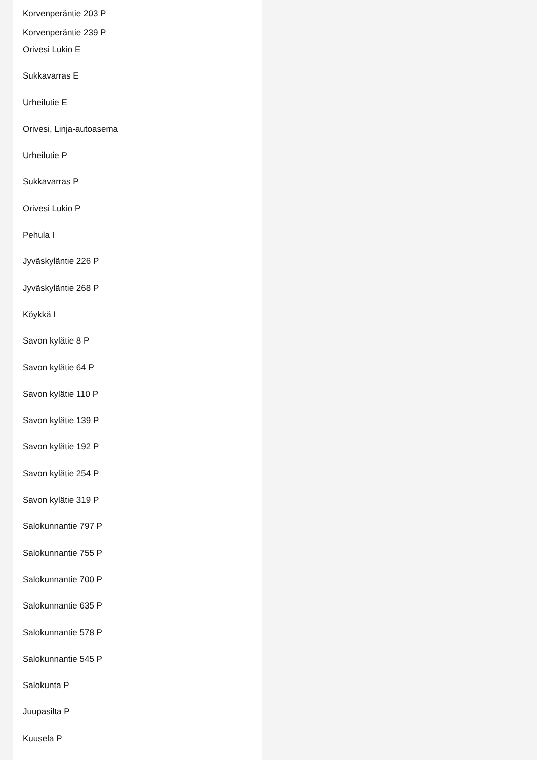Korvenperäntie 203 P
Korvenperäntie 239 P
Orivesi Lukio E
Sukkavarras E
Urheilutie E
Orivesi, Linja-autoasema
Urheilutie P
Sukkavarras P
Orivesi Lukio P
Pehula I
Jyväskyläntie 226 P
Jyväskyläntie 268 P
Köykkä I
Savon kylätie 8 P
Savon kylätie 64 P
Savon kylätie 110 P
Savon kylätie 139 P
Savon kylätie 192 P
Savon kylätie 254 P
Savon kylätie 319 P
Salokunnantie 797 P
Salokunnantie 755 P
Salokunnantie 700 P
Salokunnantie 635 P
Salokunnantie 578 P
Salokunnantie 545 P
Salokunta P
Juupasilta P
Kuusela P